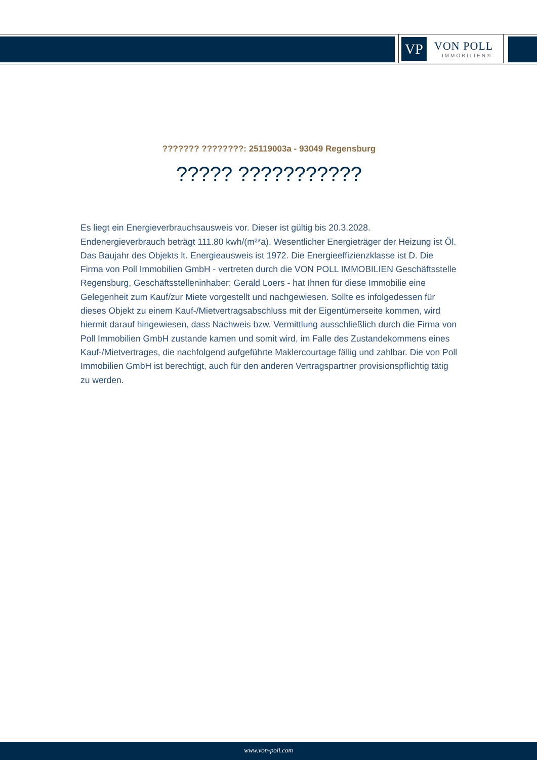VP VON POLL
IMMOBILIEN®
??????? ????????: 25119003a - 93049 Regensburg
????? ???????????
Es liegt ein Energieverbrauchsausweis vor. Dieser ist gültig bis 20.3.2028. Endenergieverbrauch beträgt 111.80 kwh/(m²*a). Wesentlicher Energieträger der Heizung ist Öl. Das Baujahr des Objekts lt. Energieausweis ist 1972. Die Energieeffizienzklasse ist D. Die Firma von Poll Immobilien GmbH - vertreten durch die VON POLL IMMOBILIEN Geschäftsstelle Regensburg, Geschäftsstelleninhaber: Gerald Loers - hat Ihnen für diese Immobilie eine Gelegenheit zum Kauf/zur Miete vorgestellt und nachgewiesen. Sollte es infolgedessen für dieses Objekt zu einem Kauf-/Mietvertragsabschluss mit der Eigentümerseite kommen, wird hiermit darauf hingewiesen, dass Nachweis bzw. Vermittlung ausschließlich durch die Firma von Poll Immobilien GmbH zustande kamen und somit wird, im Falle des Zustandekommens eines Kauf-/Mietvertrages, die nachfolgend aufgeführte Maklercourtage fällig und zahlbar. Die von Poll Immobilien GmbH ist berechtigt, auch für den anderen Vertragspartner provisionspflichtig tätig zu werden.
www.von-poll.com